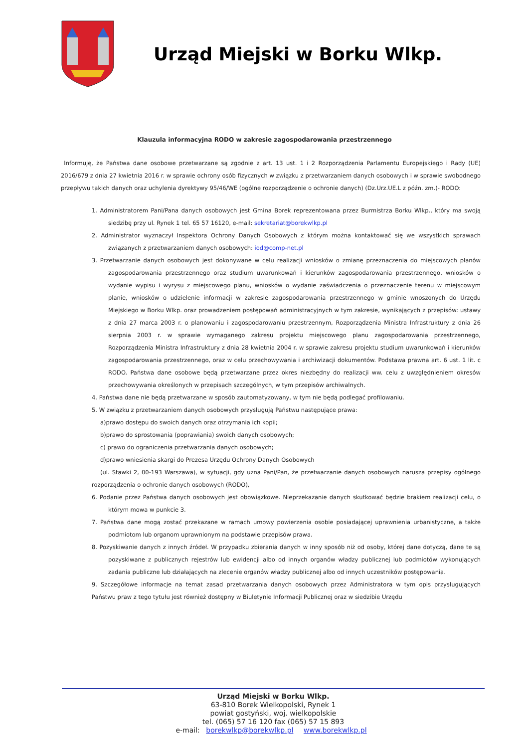Urząd Miejski w Borku Wlkp.
Klauzula informacyjna RODO w zakresie zagospodarowania przestrzennego
Informuję, że Państwa dane osobowe przetwarzane są zgodnie z art. 13 ust. 1 i 2 Rozporządzenia Parlamentu Europejskiego i Rady (UE) 2016/679 z dnia 27 kwietnia 2016 r. w sprawie ochrony osób fizycznych w związku z przetwarzaniem danych osobowych i w sprawie swobodnego przepływu takich danych oraz uchylenia dyrektywy 95/46/WE (ogólne rozporządzenie o ochronie danych) (Dz.Urz.UE.L z późn. zm.)- RODO:
1. Administratorem Pani/Pana danych osobowych jest Gmina Borek reprezentowana przez Burmistrza Borku Wlkp., który ma swoją siedzibę przy ul. Rynek 1 tel. 65 57 16120, e-mail: sekretariat@borekwlkp.pl
2. Administrator wyznaczył Inspektora Ochrony Danych Osobowych z którym można kontaktować się we wszystkich sprawach związanych z przetwarzaniem danych osobowych: iod@comp-net.pl
3. Przetwarzanie danych osobowych jest dokonywane w celu realizacji wniosków o zmianę przeznaczenia do miejscowych planów zagospodarowania przestrzennego oraz studium uwarunkowań i kierunków zagospodarowania przestrzennego, wniosków o wydanie wypisu i wyrysu z miejscowego planu, wniosków o wydanie zaświadczenia o przeznaczenie terenu w miejscowym planie, wniosków o udzielenie informacji w zakresie zagospodarowania przestrzennego w gminie wnoszonych do Urzędu Miejskiego w Borku Wlkp. oraz prowadzeniem postępowań administracyjnych w tym zakresie, wynikających z przepisów: ustawy z dnia 27 marca 2003 r. o planowaniu i zagospodarowaniu przestrzennym, Rozporządzenia Ministra Infrastruktury z dnia 26 sierpnia 2003 r. w sprawie wymaganego zakresu projektu miejscowego planu zagospodarowania przestrzennego, Rozporządzenia Ministra Infrastruktury z dnia 28 kwietnia 2004 r. w sprawie zakresu projektu studium uwarunkowań i kierunków zagospodarowania przestrzennego, oraz w celu przechowywania i archiwizacji dokumentów. Podstawa prawna art. 6 ust. 1 lit. c RODO. Państwa dane osobowe będą przetwarzane przez okres niezbędny do realizacji ww. celu z uwzględnieniem okresów przechowywania określonych w przepisach szczególnych, w tym przepisów archiwalnych.
4. Państwa dane nie będą przetwarzane w sposób zautomatyzowany, w tym nie będą podlegać profilowaniu.
5. W związku z przetwarzaniem danych osobowych przysługują Państwu następujące prawa:
a)prawo dostępu do swoich danych oraz otrzymania ich kopii;
b)prawo do sprostowania (poprawiania) swoich danych osobowych;
c) prawo do ograniczenia przetwarzania danych osobowych;
d)prawo wniesienia skargi do Prezesa Urzędu Ochrony Danych Osobowych
(ul. Stawki 2, 00-193 Warszawa), w sytuacji, gdy uzna Pani/Pan, że przetwarzanie danych osobowych narusza przepisy ogólnego rozporządzenia o ochronie danych osobowych (RODO),
6. Podanie przez Państwa danych osobowych jest obowiązkowe. Nieprzekazanie danych skutkować będzie brakiem realizacji celu, o którym mowa w punkcie 3.
7. Państwa dane mogą zostać przekazane w ramach umowy powierzenia osobie posiadającej uprawnienia urbanistyczne, a także podmiotom lub organom uprawnionym na podstawie przepisów prawa.
8. Pozyskiwanie danych z innych źródeł. W przypadku zbierania danych w inny sposób niż od osoby, której dane dotyczą, dane te są pozyskiwane z publicznych rejestrów lub ewidencji albo od innych organów władzy publicznej lub podmiotów wykonujących zadania publiczne lub działających na zlecenie organów władzy publicznej albo od innych uczestników postępowania.
9. Szczegółowe informacje na temat zasad przetwarzania danych osobowych przez Administratora w tym opis przysługujących Państwu praw z tego tytułu jest również dostępny w Biuletynie Informacji Publicznej oraz w siedzibie Urzędu
Urząd Miejski w Borku Wlkp.
63-810 Borek Wielkopolski, Rynek 1
powiat gostyński, woj. wielkopolskie
tel. (065) 57 16 120 fax (065) 57 15 893
e-mail: borekwlkp@borekwlkp.pl www.borekwlkp.pl